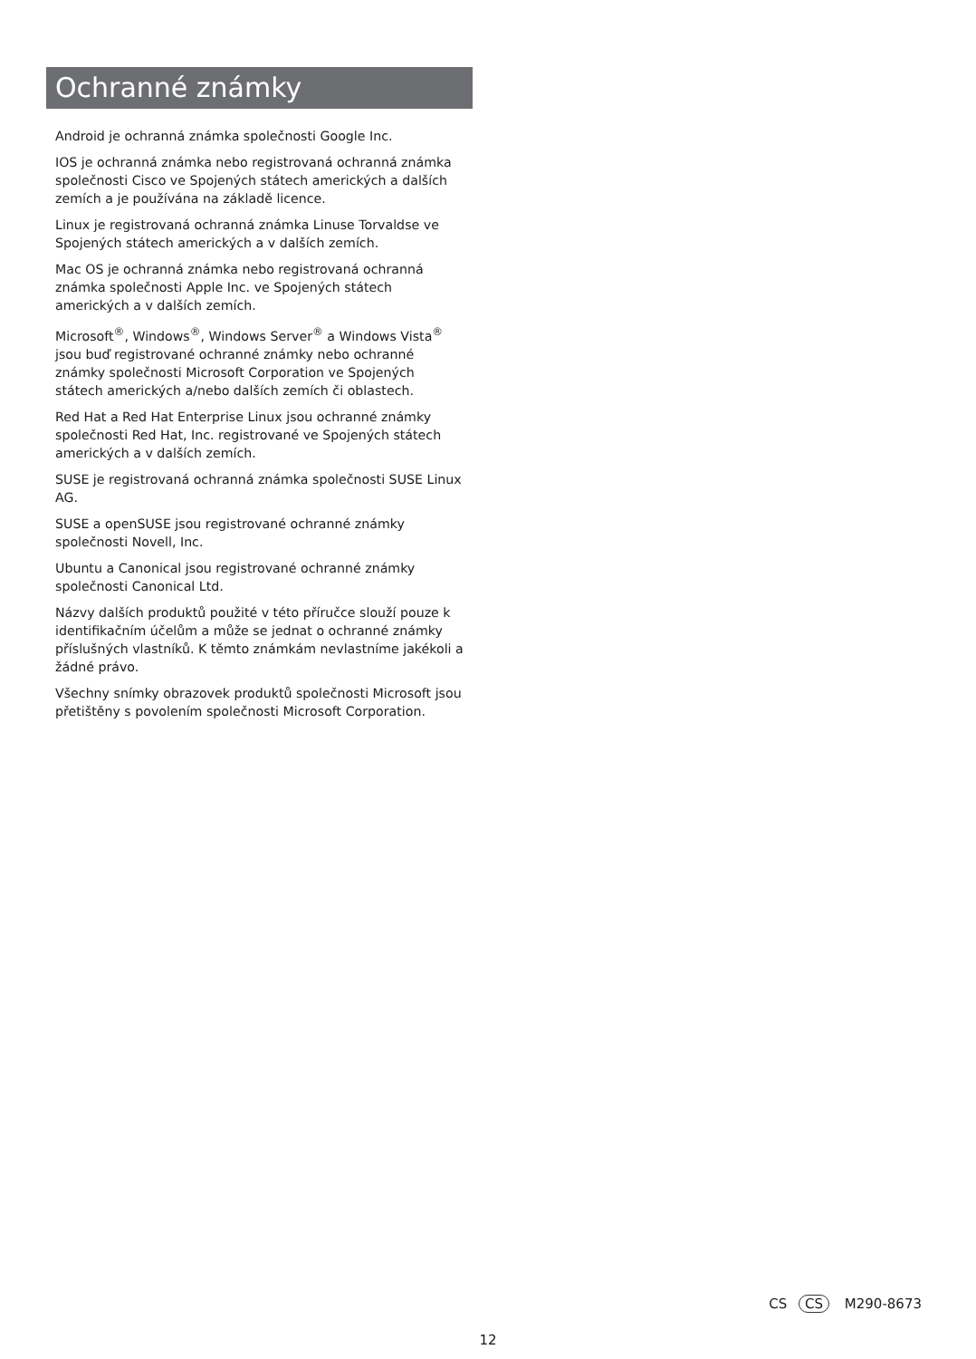Ochranné známky
Android je ochranná známka společnosti Google Inc.
IOS je ochranná známka nebo registrovaná ochranná známka společnosti Cisco ve Spojených státech amerických a dalších zemích a je používána na základě licence.
Linux je registrovaná ochranná známka Linuse Torvaldse ve Spojených státech amerických a v dalších zemích.
Mac OS je ochranná známka nebo registrovaná ochranná známka společnosti Apple Inc. ve Spojených státech amerických a v dalších zemích.
Microsoft<sup>®</sup>, Windows<sup>®</sup>, Windows Server<sup>®</sup> a Windows Vista<sup>®</sup> jsou buď registrované ochranné známky nebo ochranné známky společnosti Microsoft Corporation ve Spojených státech amerických a/nebo dalších zemích či oblastech.
Red Hat a Red Hat Enterprise Linux jsou ochranné známky společnosti Red Hat, Inc. registrované ve Spojených státech amerických a v dalších zemích.
SUSE je registrovaná ochranná známka společnosti SUSE Linux AG.
SUSE a openSUSE jsou registrované ochranné známky společnosti Novell, Inc.
Ubuntu a Canonical jsou registrované ochranné známky společnosti Canonical Ltd.
Názvy dalších produktů použité v této příručce slouží pouze k identifikačním účelům a může se jednat o ochranné známky příslušných vlastníků. K těmto známkám nevlastníme jakékoli a žádné právo.
Všechny snímky obrazovek produktů společnosti Microsoft jsou přetištěny s povolením společnosti Microsoft Corporation.
CS CS M290-8673
12